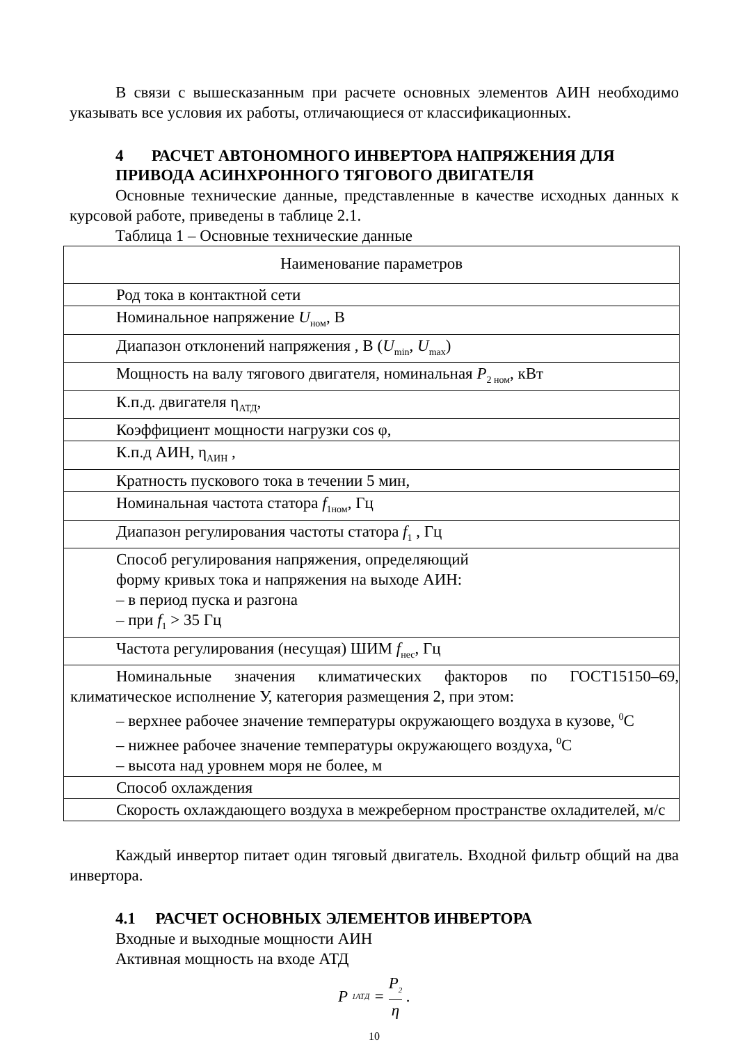В связи с вышесказанным при расчете основных элементов АИН необходимо указывать все условия их работы, отличающиеся от классификационных.
4 РАСЧЕТ АВТОНОМНОГО ИНВЕРТОРА НАПРЯЖЕНИЯ ДЛЯ ПРИВОДА АСИНХРОННОГО ТЯГОВОГО ДВИГАТЕЛЯ
Основные технические данные, представленные в качестве исходных данных к курсовой работе, приведены в таблице 2.1.
Таблица 1 – Основные технические данные
| Наименование параметров |
| --- |
| Род тока в контактной сети |
| Номинальное напряжение U<sub>ном</sub>, В |
| Диапазон отклонений напряжения , В ( U<sub>min</sub>, U<sub>max</sub>) |
| Мощность на валу тягового двигателя, номинальная P<sub>2 ном</sub>, кВт |
| К.п.д. двигателя η<sub>АТД</sub>, |
| Коэффициент мощности нагрузки cos φ, |
| К.п.д АИН, η<sub>АИН</sub> , |
| Кратность пускового тока в течении 5 мин, |
| Номинальная частота статора f<sub>1ном</sub>, Гц |
| Диапазон регулирования частоты статора f<sub>1</sub> , Гц |
| Способ регулирования напряжения, определяющий форму кривых тока и напряжения на выходе АИН: – в период пуска и разгона – при f<sub>1</sub> > 35 Гц |
| Частота регулирования (несущая) ШИМ f<sub>нес</sub>, Гц |
| Номинальные значения климатических факторов по ГОСТ15150–69, климатическое исполнение У, категория размещения 2, при этом: – верхнее рабочее значение температуры окружающего воздуха в кузове, <sup>0</sup>С – нижнее рабочее значение температуры окружающего воздуха, <sup>0</sup>С – высота над уровнем моря не более, м |
| Способ охлаждения |
| Скорость охлаждающего воздуха в межреберном пространстве охладителей, м/с |
Каждый инвертор питает один тяговый двигатель. Входной фильтр общий на два инвертора.
4.1 РАСЧЕТ ОСНОВНЫХ ЭЛЕМЕНТОВ ИНВЕРТОРА
Входные и выходные мощности АИН
Активная мощность на входе АТД
P<sub>1АТД</sub> = P<sub>2</sub> η.
10